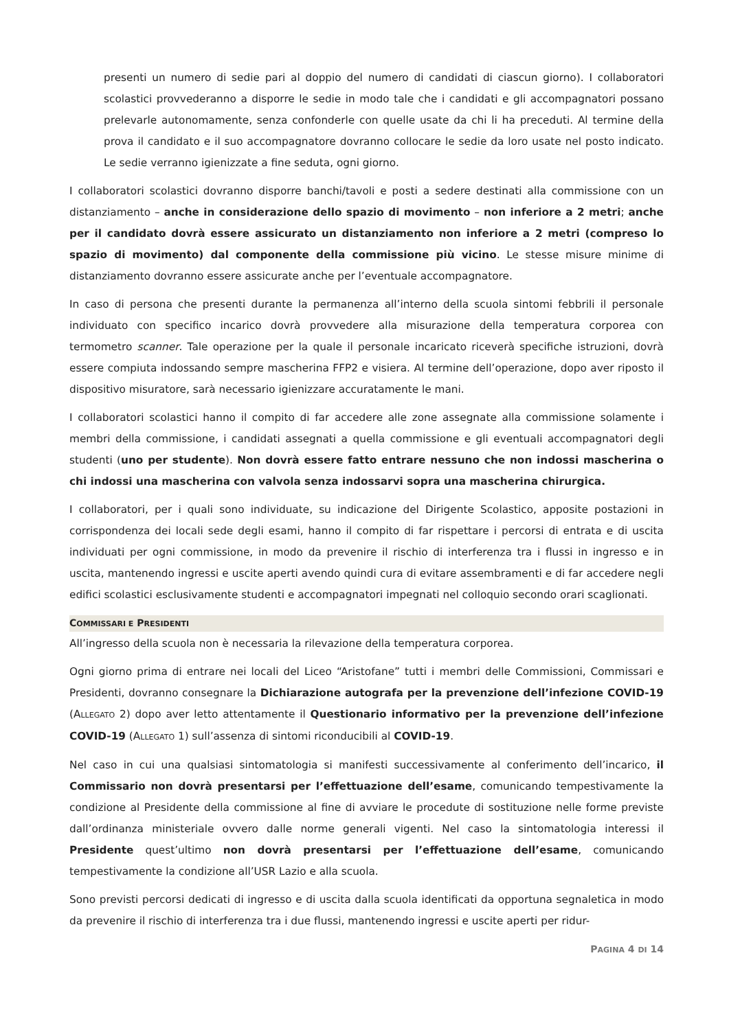presenti un numero di sedie pari al doppio del numero di candidati di ciascun giorno). I collaboratori scolastici provvederanno a disporre le sedie in modo tale che i candidati e gli accompagnatori possano prelevarle autonomamente, senza confonderle con quelle usate da chi li ha preceduti. Al termine della prova il candidato e il suo accompagnatore dovranno collocare le sedie da loro usate nel posto indicato. Le sedie verranno igienizzate a fine seduta, ogni giorno.
I collaboratori scolastici dovranno disporre banchi/tavoli e posti a sedere destinati alla commissione con un distanziamento – anche in considerazione dello spazio di movimento – non inferiore a 2 metri; anche per il candidato dovrà essere assicurato un distanziamento non inferiore a 2 metri (compreso lo spazio di movimento) dal componente della commissione più vicino. Le stesse misure minime di distanziamento dovranno essere assicurate anche per l’eventuale accompagnatore.
In caso di persona che presenti durante la permanenza all’interno della scuola sintomi febbrili il personale individuato con specifico incarico dovrà provvedere alla misurazione della temperatura corporea con termometro scanner. Tale operazione per la quale il personale incaricato riceverà specifiche istruzioni, dovrà essere compiuta indossando sempre mascherina FFP2 e visiera. Al termine dell’operazione, dopo aver riposto il dispositivo misuratore, sarà necessario igienizzare accuratamente le mani.
I collaboratori scolastici hanno il compito di far accedere alle zone assegnate alla commissione solamente i membri della commissione, i candidati assegnati a quella commissione e gli eventuali accompagnatori degli studenti (uno per studente). Non dovrà essere fatto entrare nessuno che non indossi mascherina o chi indossi una mascherina con valvola senza indossarvi sopra una mascherina chirurgica.
I collaboratori, per i quali sono individuate, su indicazione del Dirigente Scolastico, apposite postazioni in corrispondenza dei locali sede degli esami, hanno il compito di far rispettare i percorsi di entrata e di uscita individuati per ogni commissione, in modo da prevenire il rischio di interferenza tra i flussi in ingresso e in uscita, mantenendo ingressi e uscite aperti avendo quindi cura di evitare assembramenti e di far accedere negli edifici scolastici esclusivamente studenti e accompagnatori impegnati nel colloquio secondo orari scaglionati.
COMMISSARI E PRESIDENTI
All’ingresso della scuola non è necessaria la rilevazione della temperatura corporea.
Ogni giorno prima di entrare nei locali del Liceo “Aristofane” tutti i membri delle Commissioni, Commissari e Presidenti, dovranno consegnare la Dichiarazione autografa per la prevenzione dell’infezione COVID-19 (ALLEGATO 2) dopo aver letto attentamente il Questionario informativo per la prevenzione dell’infezione COVID-19 (ALLEGATO 1) sull’assenza di sintomi riconducibili al COVID-19.
Nel caso in cui una qualsiasi sintomatologia si manifesti successivamente al conferimento dell’incarico, il Commissario non dovrà presentarsi per l’effettuazione dell’esame, comunicando tempestivamente la condizione al Presidente della commissione al fine di avviare le procedute di sostituzione nelle forme previste dall’ordinanza ministeriale ovvero dalle norme generali vigenti. Nel caso la sintomatologia interessi il Presidente quest’ultimo non dovrà presentarsi per l’effettuazione dell’esame, comunicando tempestivamente la condizione all’USR Lazio e alla scuola.
Sono previsti percorsi dedicati di ingresso e di uscita dalla scuola identificati da opportuna segnaletica in modo da prevenire il rischio di interferenza tra i due flussi, mantenendo ingressi e uscite aperti per ridur-
PAGINA 4 DI 14